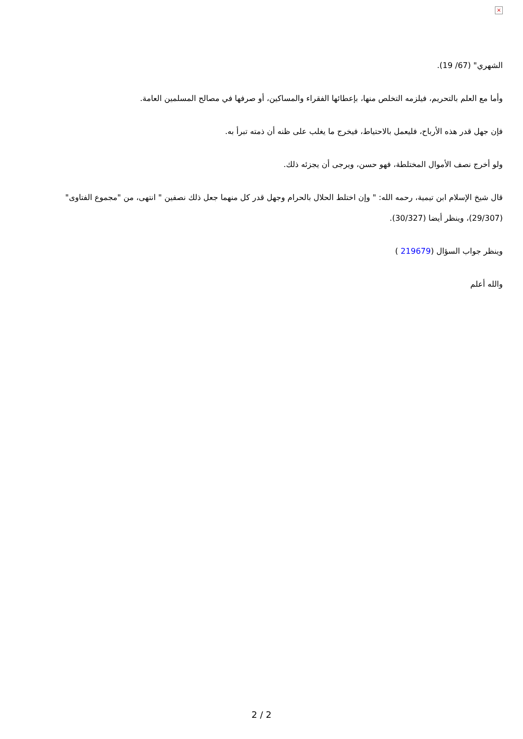×
الشهري" (67/ 19).
وأما مع العلم بالتحريم، فيلزمه التخلص منها، بإعطائها الفقراء والمساكين، أو صرفها في مصالح المسلمين العامة.
فإن جهل قدر هذه الأرباح، فليعمل بالاحتياط، فيخرج ما يغلب على ظنه أن ذمته تبرأ به.
ولو أخرج نصف الأموال المختلطة، فهو حسن، ويرجى أن يجزئه ذلك.
قال شيخ الإسلام ابن تيمية، رحمه الله: " وإن اختلط الحلال بالحرام وجهل قدر كل منهما جعل ذلك نصفين " انتهى، من "مجموع الفتاوى" (29/307)، وينظر أيضا (30/327).
وينظر جواب السؤال (219679 )
والله أعلم
2 / 2